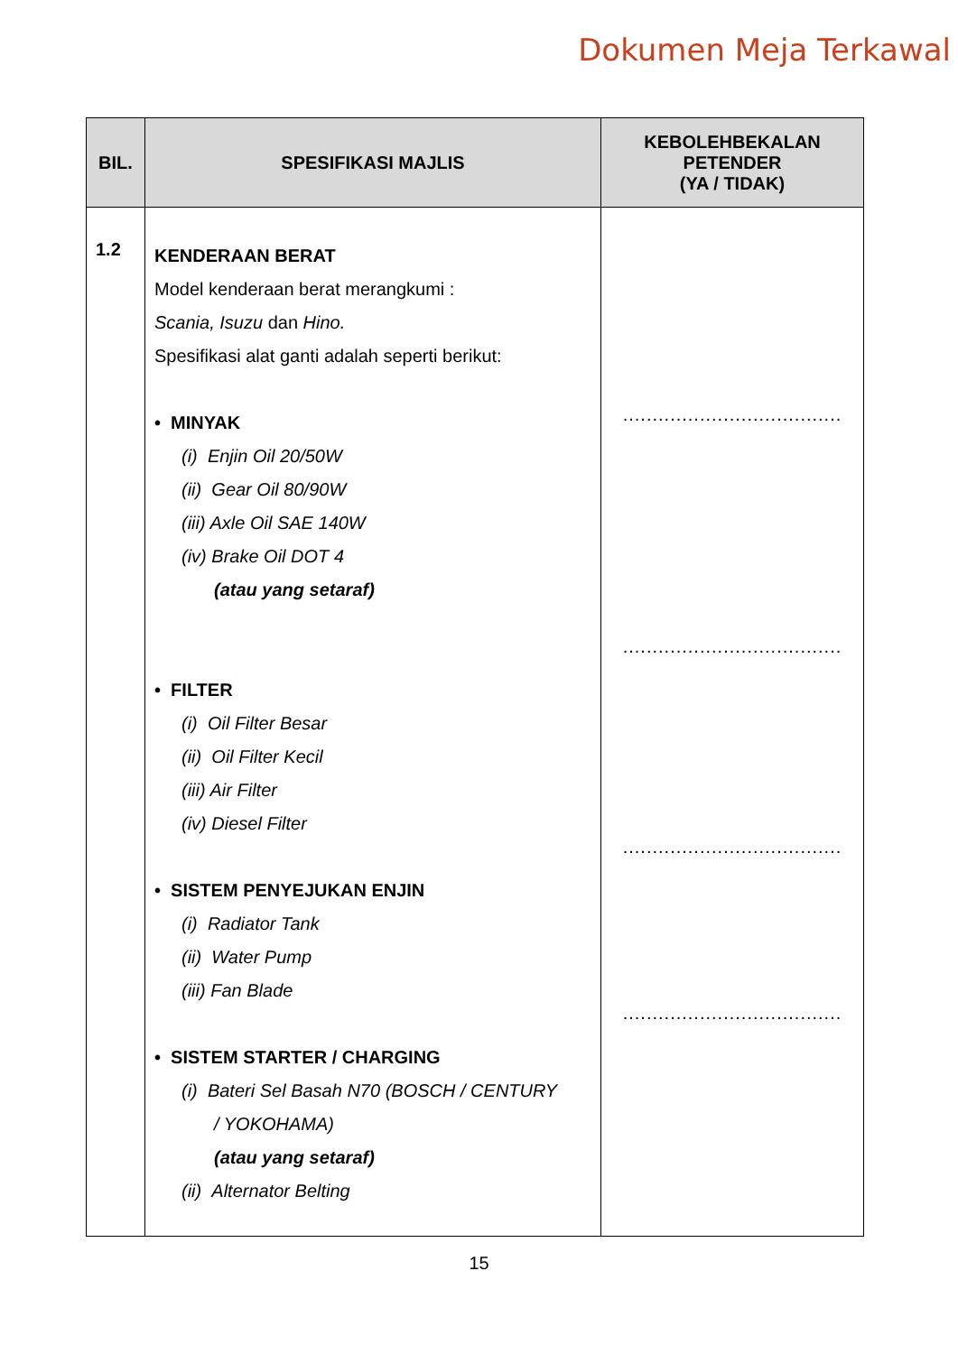Dokumen Meja Terkawal
| BIL. | SPESIFIKASI MAJLIS | KEBOLEHBEKALAN PETENDER (YA / TIDAK) |
| --- | --- | --- |
| 1.2 | KENDERAAN BERAT Model kenderaan berat merangkumi : Scania, Isuzu dan Hino. Spesifikasi alat ganti adalah seperti berikut: • MINYAK (i) Enjin Oil 20/50W (ii) Gear Oil 80/90W (iii) Axle Oil SAE 140W (iv) Brake Oil DOT 4 (atau yang setaraf) • FILTER (i) Oil Filter Besar (ii) Oil Filter Kecil (iii) Air Filter (iv) Diesel Filter • SISTEM PENYEJUKAN ENJIN (i) Radiator Tank (ii) Water Pump (iii) Fan Blade • SISTEM STARTER / CHARGING (i) Bateri Sel Basah N70 (BOSCH / CENTURY / YOKOHAMA) (atau yang setaraf) (ii) Alternator Belting | ..................................... ..................................... ..................................... ..................................... |
15